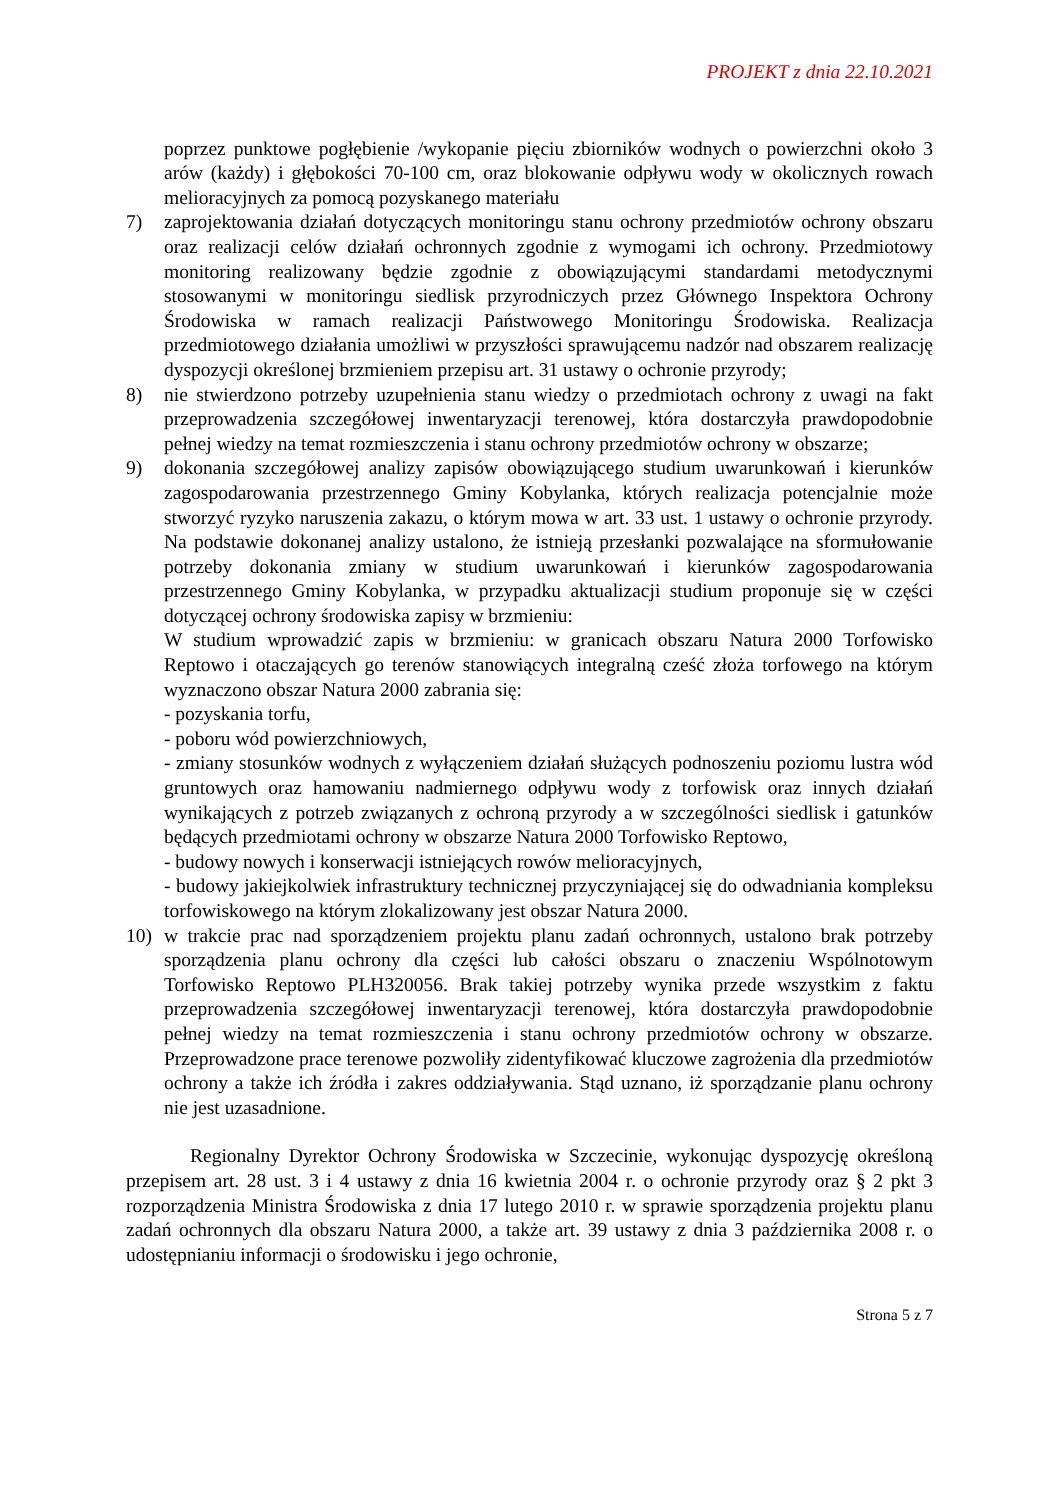PROJEKT z dnia 22.10.2021
poprzez punktowe pogłębienie /wykopanie pięciu zbiorników wodnych o powierzchni około 3 arów (każdy) i głębokości 70-100 cm, oraz blokowanie odpływu wody w okolicznych rowach melioracyjnych za pomocą pozyskanego materiału
7) zaprojektowania działań dotyczących monitoringu stanu ochrony przedmiotów ochrony obszaru oraz realizacji celów działań ochronnych zgodnie z wymogami ich ochrony. Przedmiotowy monitoring realizowany będzie zgodnie z obowiązującymi standardami metodycznymi stosowanymi w monitoringu siedlisk przyrodniczych przez Głównego Inspektora Ochrony Środowiska w ramach realizacji Państwowego Monitoringu Środowiska. Realizacja przedmiotowego działania umożliwi w przyszłości sprawującemu nadzór nad obszarem realizację dyspozycji określonej brzmieniem przepisu art. 31 ustawy o ochronie przyrody;
8) nie stwierdzono potrzeby uzupełnienia stanu wiedzy o przedmiotach ochrony z uwagi na fakt przeprowadzenia szczegółowej inwentaryzacji terenowej, która dostarczyła prawdopodobnie pełnej wiedzy na temat rozmieszczenia i stanu ochrony przedmiotów ochrony w obszarze;
9) dokonania szczegółowej analizy zapisów obowiązującego studium uwarunkowań i kierunków zagospodarowania przestrzennego Gminy Kobylanka, których realizacja potencjalnie może stworzyć ryzyko naruszenia zakazu, o którym mowa w art. 33 ust. 1 ustawy o ochronie przyrody. Na podstawie dokonanej analizy ustalono, że istnieją przesłanki pozwalające na sformułowanie potrzeby dokonania zmiany w studium uwarunkowań i kierunków zagospodarowania przestrzennego Gminy Kobylanka, w przypadku aktualizacji studium proponuje się w części dotyczącej ochrony środowiska zapisy w brzmieniu:
W studium wprowadzić zapis w brzmieniu: w granicach obszaru Natura 2000 Torfowisko Reptowo i otaczających go terenów stanowiących integralną cześć złoża torfowego na którym wyznaczono obszar Natura 2000 zabrania się:
- pozyskania torfu,
- poboru wód powierzchniowych,
- zmiany stosunków wodnych z wyłączeniem działań służących podnoszeniu poziomu lustra wód gruntowych oraz hamowaniu nadmiernego odpływu wody z torfowisk oraz innych działań wynikających z potrzeb związanych z ochroną przyrody a w szczególności siedlisk i gatunków będących przedmiotami ochrony w obszarze Natura 2000 Torfowisko Reptowo,
- budowy nowych i konserwacji istniejących rowów melioracyjnych,
- budowy jakiejkolwiek infrastruktury technicznej przyczyniającej się do odwadniania kompleksu torfowiskowego na którym zlokalizowany jest obszar Natura 2000.
10) w trakcie prac nad sporządzeniem projektu planu zadań ochronnych, ustalono brak potrzeby sporządzenia planu ochrony dla części lub całości obszaru o znaczeniu Wspólnotowym Torfowisko Reptowo PLH320056. Brak takiej potrzeby wynika przede wszystkim z faktu przeprowadzenia szczegółowej inwentaryzacji terenowej, która dostarczyła prawdopodobnie pełnej wiedzy na temat rozmieszczenia i stanu ochrony przedmiotów ochrony w obszarze. Przeprowadzone prace terenowe pozwoliły zidentyfikować kluczowe zagrożenia dla przedmiotów ochrony a także ich źródła i zakres oddziaływania. Stąd uznano, iż sporządzanie planu ochrony nie jest uzasadnione.
Regionalny Dyrektor Ochrony Środowiska w Szczecinie, wykonując dyspozycję określoną przepisem art. 28 ust. 3 i 4 ustawy z dnia 16 kwietnia 2004 r. o ochronie przyrody oraz § 2 pkt 3 rozporządzenia Ministra Środowiska z dnia 17 lutego 2010 r. w sprawie sporządzenia projektu planu zadań ochronnych dla obszaru Natura 2000, a także art. 39 ustawy z dnia 3 października 2008 r. o udostępnianiu informacji o środowisku i jego ochronie,
Strona 5 z 7